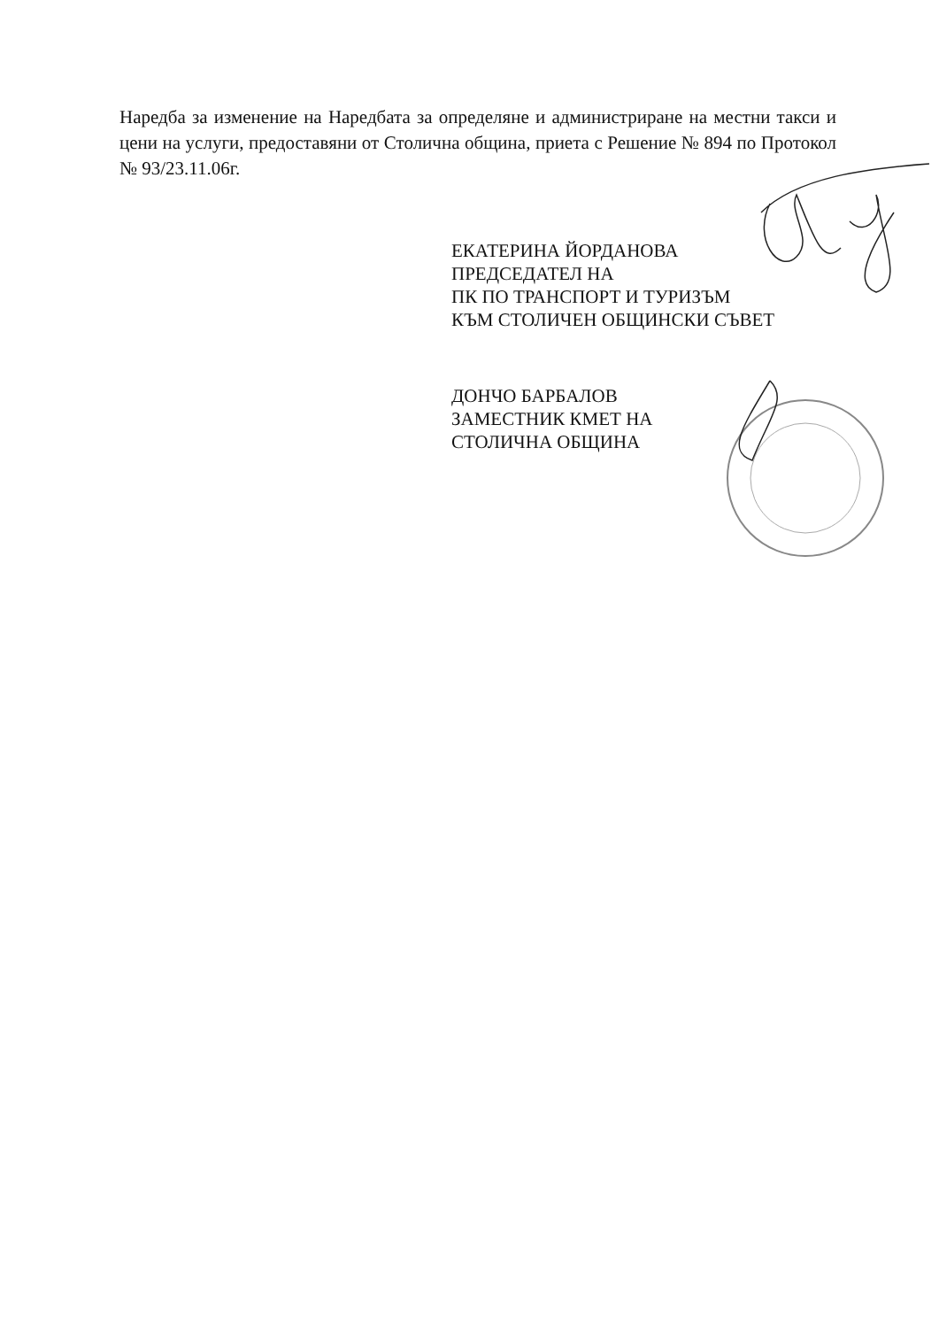Наредба за изменение на Наредбата за определяне и администриране на местни такси и цени на услуги, предоставяни от Столична община, приета с Решение № 894 по Протокол № 93/23.11.06г.
ЕКАТЕРИНА ЙОРДАНОВА
ПРЕДСЕДАТЕЛ НА
ПК ПО ТРАНСПОРТ И ТУРИЗЪМ
КЪМ СТОЛИЧЕН ОБЩИНСКИ СЪВЕТ
ДОНЧО БАРБАЛОВ
ЗАМЕСТНИК КМЕТ НА
СТОЛИЧНА ОБЩИНА